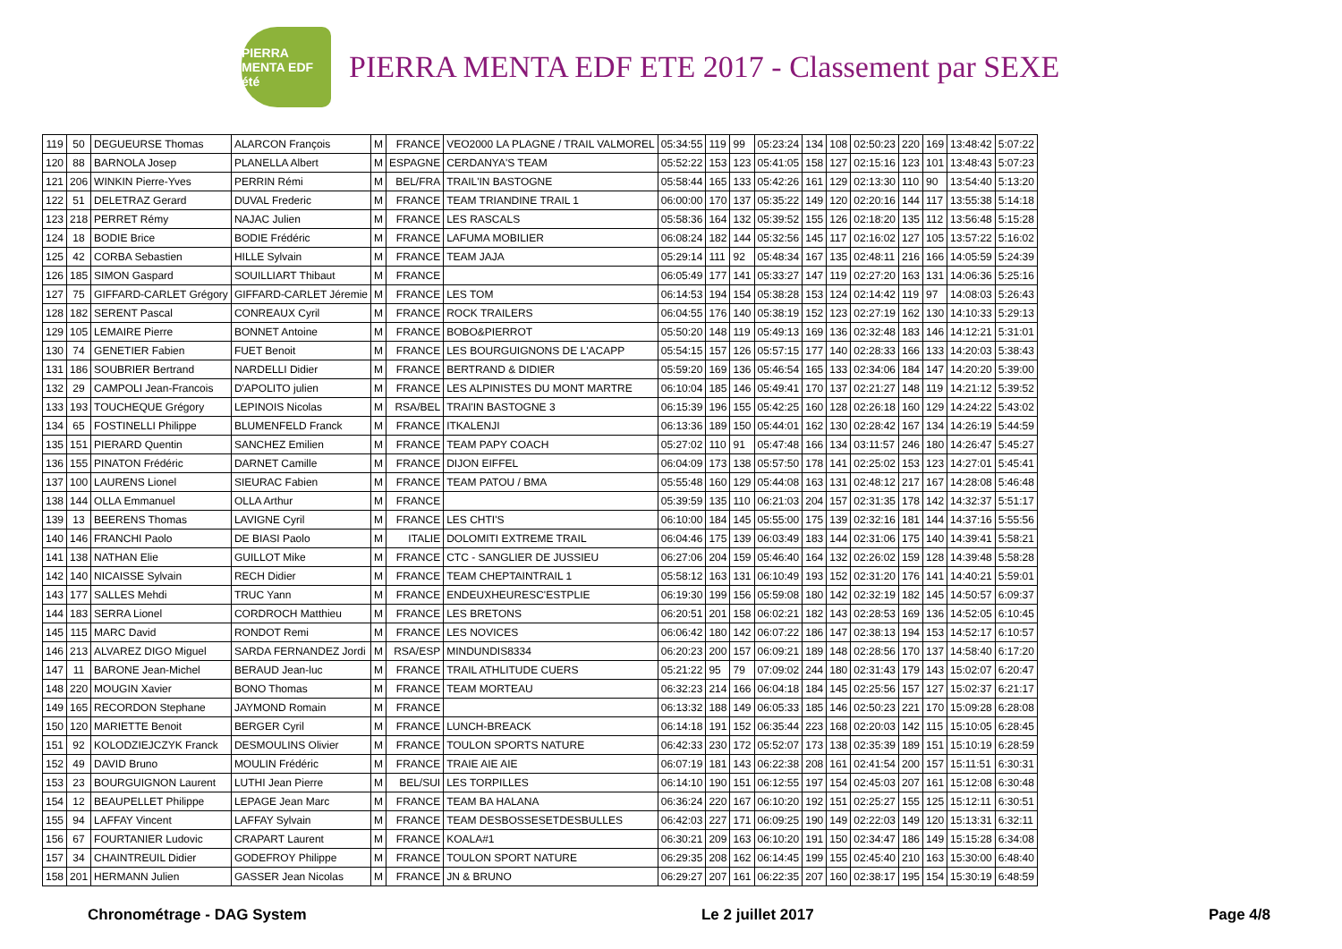PIERRA MENTA EDF été
PIERRA MENTA EDF ETE 2017 - Classement par SEXE
| 119 | 50 | DEGUEURSE Thomas | ALARCON François | M | FRANCE | VEO2000 LA PLAGNE / TRAIL VALMOREL | 05:34:55 | 119 | 99 | 05:23:24 | 134 | 108 | 02:50:23 | 220 | 169 | 13:48:42 | 5:07:22 |
| 120 | 88 | BARNOLA Josep | PLANELLA Albert | M | ESPAGNE | CERDANYA'S TEAM | 05:52:22 | 153 | 123 | 05:41:05 | 158 | 127 | 02:15:16 | 123 | 101 | 13:48:43 | 5:07:23 |
| 121 | 206 | WINKIN Pierre-Yves | PERRIN Rémi | M | BEL/FRA | TRAIL'IN BASTOGNE | 05:58:44 | 165 | 133 | 05:42:26 | 161 | 129 | 02:13:30 | 110 | 90 | 13:54:40 | 5:13:20 |
| 122 | 51 | DELETRAZ Gerard | DUVAL Frederic | M | FRANCE | TEAM TRIANDINE TRAIL 1 | 06:00:00 | 170 | 137 | 05:35:22 | 149 | 120 | 02:20:16 | 144 | 117 | 13:55:38 | 5:14:18 |
| 123 | 218 | PERRET Rémy | NAJAC Julien | M | FRANCE | LES RASCALS | 05:58:36 | 164 | 132 | 05:39:52 | 155 | 126 | 02:18:20 | 135 | 112 | 13:56:48 | 5:15:28 |
| 124 | 18 | BODIE Brice | BODIE Frédéric | M | FRANCE | LAFUMA MOBILIER | 06:08:24 | 182 | 144 | 05:32:56 | 145 | 117 | 02:16:02 | 127 | 105 | 13:57:22 | 5:16:02 |
| 125 | 42 | CORBA Sebastien | HILLE Sylvain | M | FRANCE | TEAM JAJA | 05:29:14 | 111 | 92 | 05:48:34 | 167 | 135 | 02:48:11 | 216 | 166 | 14:05:59 | 5:24:39 |
| 126 | 185 | SIMON Gaspard | SOUILLIART Thibaut | M | FRANCE | | 06:05:49 | 177 | 141 | 05:33:27 | 147 | 119 | 02:27:20 | 163 | 131 | 14:06:36 | 5:25:16 |
| 127 | 75 | GIFFARD-CARLET Grégory | GIFFARD-CARLET Jéremie | M | FRANCE | LES TOM | 06:14:53 | 194 | 154 | 05:38:28 | 153 | 124 | 02:14:42 | 119 | 97 | 14:08:03 | 5:26:43 |
| 128 | 182 | SERENT Pascal | CONREAUX Cyril | M | FRANCE | ROCK TRAILERS | 06:04:55 | 176 | 140 | 05:38:19 | 152 | 123 | 02:27:19 | 162 | 130 | 14:10:33 | 5:29:13 |
| 129 | 105 | LEMAIRE Pierre | BONNET Antoine | M | FRANCE | BOBO&PIERROT | 05:50:20 | 148 | 119 | 05:49:13 | 169 | 136 | 02:32:48 | 183 | 146 | 14:12:21 | 5:31:01 |
| 130 | 74 | GENETIER Fabien | FUET Benoit | M | FRANCE | LES BOURGUIGNONS DE L'ACAPP | 05:54:15 | 157 | 126 | 05:57:15 | 177 | 140 | 02:28:33 | 166 | 133 | 14:20:03 | 5:38:43 |
| 131 | 186 | SOUBRIER Bertrand | NARDELLI Didier | M | FRANCE | BERTRAND & DIDIER | 05:59:20 | 169 | 136 | 05:46:54 | 165 | 133 | 02:34:06 | 184 | 147 | 14:20:20 | 5:39:00 |
| 132 | 29 | CAMPOLI Jean-Francois | D'APOLITO julien | M | FRANCE | LES ALPINISTES DU MONT MARTRE | 06:10:04 | 185 | 146 | 05:49:41 | 170 | 137 | 02:21:27 | 148 | 119 | 14:21:12 | 5:39:52 |
| 133 | 193 | TOUCHEQUE Grégory | LEPINOIS Nicolas | M | RSA/BEL | TRAI'IN BASTOGNE 3 | 06:15:39 | 196 | 155 | 05:42:25 | 160 | 128 | 02:26:18 | 160 | 129 | 14:24:22 | 5:43:02 |
| 134 | 65 | FOSTINELLI Philippe | BLUMENFELD Franck | M | FRANCE | ITKALENJI | 06:13:36 | 189 | 150 | 05:44:01 | 162 | 130 | 02:28:42 | 167 | 134 | 14:26:19 | 5:44:59 |
| 135 | 151 | PIERARD Quentin | SANCHEZ Emilien | M | FRANCE | TEAM PAPY COACH | 05:27:02 | 110 | 91 | 05:47:48 | 166 | 134 | 03:11:57 | 246 | 180 | 14:26:47 | 5:45:27 |
| 136 | 155 | PINATON Frédéric | DARNET Camille | M | FRANCE | DIJON EIFFEL | 06:04:09 | 173 | 138 | 05:57:50 | 178 | 141 | 02:25:02 | 153 | 123 | 14:27:01 | 5:45:41 |
| 137 | 100 | LAURENS Lionel | SIEURAC Fabien | M | FRANCE | TEAM PATOU / BMA | 05:55:48 | 160 | 129 | 05:44:08 | 163 | 131 | 02:48:12 | 217 | 167 | 14:28:08 | 5:46:48 |
| 138 | 144 | OLLA Emmanuel | OLLA Arthur | M | FRANCE | | 05:39:59 | 135 | 110 | 06:21:03 | 204 | 157 | 02:31:35 | 178 | 142 | 14:32:37 | 5:51:17 |
| 139 | 13 | BEERENS Thomas | LAVIGNE Cyril | M | FRANCE | LES CHTI'S | 06:10:00 | 184 | 145 | 05:55:00 | 175 | 139 | 02:32:16 | 181 | 144 | 14:37:16 | 5:55:56 |
| 140 | 146 | FRANCHI Paolo | DE BIASI Paolo | M | ITALIE | DOLOMITI EXTREME TRAIL | 06:04:46 | 175 | 139 | 06:03:49 | 183 | 144 | 02:31:06 | 175 | 140 | 14:39:41 | 5:58:21 |
| 141 | 138 | NATHAN Elie | GUILLOT Mike | M | FRANCE | CTC - SANGLIER DE JUSSIEU | 06:27:06 | 204 | 159 | 05:46:40 | 164 | 132 | 02:26:02 | 159 | 128 | 14:39:48 | 5:58:28 |
| 142 | 140 | NICAISSE Sylvain | RECH Didier | M | FRANCE | TEAM CHEPTAINTRAIL 1 | 05:58:12 | 163 | 131 | 06:10:49 | 193 | 152 | 02:31:20 | 176 | 141 | 14:40:21 | 5:59:01 |
| 143 | 177 | SALLES Mehdi | TRUC Yann | M | FRANCE | ENDEUXHEURESC'ESTPLIE | 06:19:30 | 199 | 156 | 05:59:08 | 180 | 142 | 02:32:19 | 182 | 145 | 14:50:57 | 6:09:37 |
| 144 | 183 | SERRA Lionel | CORDROCH Matthieu | M | FRANCE | LES BRETONS | 06:20:51 | 201 | 158 | 06:02:21 | 182 | 143 | 02:28:53 | 169 | 136 | 14:52:05 | 6:10:45 |
| 145 | 115 | MARC David | RONDOT Remi | M | FRANCE | LES NOVICES | 06:06:42 | 180 | 142 | 06:07:22 | 186 | 147 | 02:38:13 | 194 | 153 | 14:52:17 | 6:10:57 |
| 146 | 213 | ALVAREZ DIGO Miguel | SARDA FERNANDEZ Jordi | M | RSA/ESP | MINDUNDIS8334 | 06:20:23 | 200 | 157 | 06:09:21 | 189 | 148 | 02:28:56 | 170 | 137 | 14:58:40 | 6:17:20 |
| 147 | 11 | BARONE Jean-Michel | BERAUD Jean-luc | M | FRANCE | TRAIL ATHLITUDE CUERS | 05:21:22 | 95 | 79 | 07:09:02 | 244 | 180 | 02:31:43 | 179 | 143 | 15:02:07 | 6:20:47 |
| 148 | 220 | MOUGIN Xavier | BONO Thomas | M | FRANCE | TEAM MORTEAU | 06:32:23 | 214 | 166 | 06:04:18 | 184 | 145 | 02:25:56 | 157 | 127 | 15:02:37 | 6:21:17 |
| 149 | 165 | RECORDON Stephane | JAYMOND Romain | M | FRANCE | | 06:13:32 | 188 | 149 | 06:05:33 | 185 | 146 | 02:50:23 | 221 | 170 | 15:09:28 | 6:28:08 |
| 150 | 120 | MARIETTE Benoit | BERGER Cyril | M | FRANCE | LUNCH-BREACK | 06:14:18 | 191 | 152 | 06:35:44 | 223 | 168 | 02:20:03 | 142 | 115 | 15:10:05 | 6:28:45 |
| 151 | 92 | KOLODZIEJCZYK Franck | DESMOULINS Olivier | M | FRANCE | TOULON SPORTS NATURE | 06:42:33 | 230 | 172 | 05:52:07 | 173 | 138 | 02:35:39 | 189 | 151 | 15:10:19 | 6:28:59 |
| 152 | 49 | DAVID Bruno | MOULIN Frédéric | M | FRANCE | TRAIE AIE AIE | 06:07:19 | 181 | 143 | 06:22:38 | 208 | 161 | 02:41:54 | 200 | 157 | 15:11:51 | 6:30:31 |
| 153 | 23 | BOURGUIGNON Laurent | LUTHI Jean Pierre | M | BEL/SUI | LES TORPILLES | 06:14:10 | 190 | 151 | 06:12:55 | 197 | 154 | 02:45:03 | 207 | 161 | 15:12:08 | 6:30:48 |
| 154 | 12 | BEAUPELLET Philippe | LEPAGE Jean Marc | M | FRANCE | TEAM BA HALANA | 06:36:24 | 220 | 167 | 06:10:20 | 192 | 151 | 02:25:27 | 155 | 125 | 15:12:11 | 6:30:51 |
| 155 | 94 | LAFFAY Vincent | LAFFAY Sylvain | M | FRANCE | TEAM DESBOSSESETDESBULLES | 06:42:03 | 227 | 171 | 06:09:25 | 190 | 149 | 02:22:03 | 149 | 120 | 15:13:31 | 6:32:11 |
| 156 | 67 | FOURTANIER Ludovic | CRAPART Laurent | M | FRANCE | KOALA#1 | 06:30:21 | 209 | 163 | 06:10:20 | 191 | 150 | 02:34:47 | 186 | 149 | 15:15:28 | 6:34:08 |
| 157 | 34 | CHAINTREUIL Didier | GODEFROY Philippe | M | FRANCE | TOULON SPORT NATURE | 06:29:35 | 208 | 162 | 06:14:45 | 199 | 155 | 02:45:40 | 210 | 163 | 15:30:00 | 6:48:40 |
| 158 | 201 | HERMANN Julien | GASSER Jean Nicolas | M | FRANCE | JN & BRUNO | 06:29:27 | 207 | 161 | 06:22:35 | 207 | 160 | 02:38:17 | 195 | 154 | 15:30:19 | 6:48:59 |
Chronométrage - DAG System Le 2 juillet 2017 Page 4/8